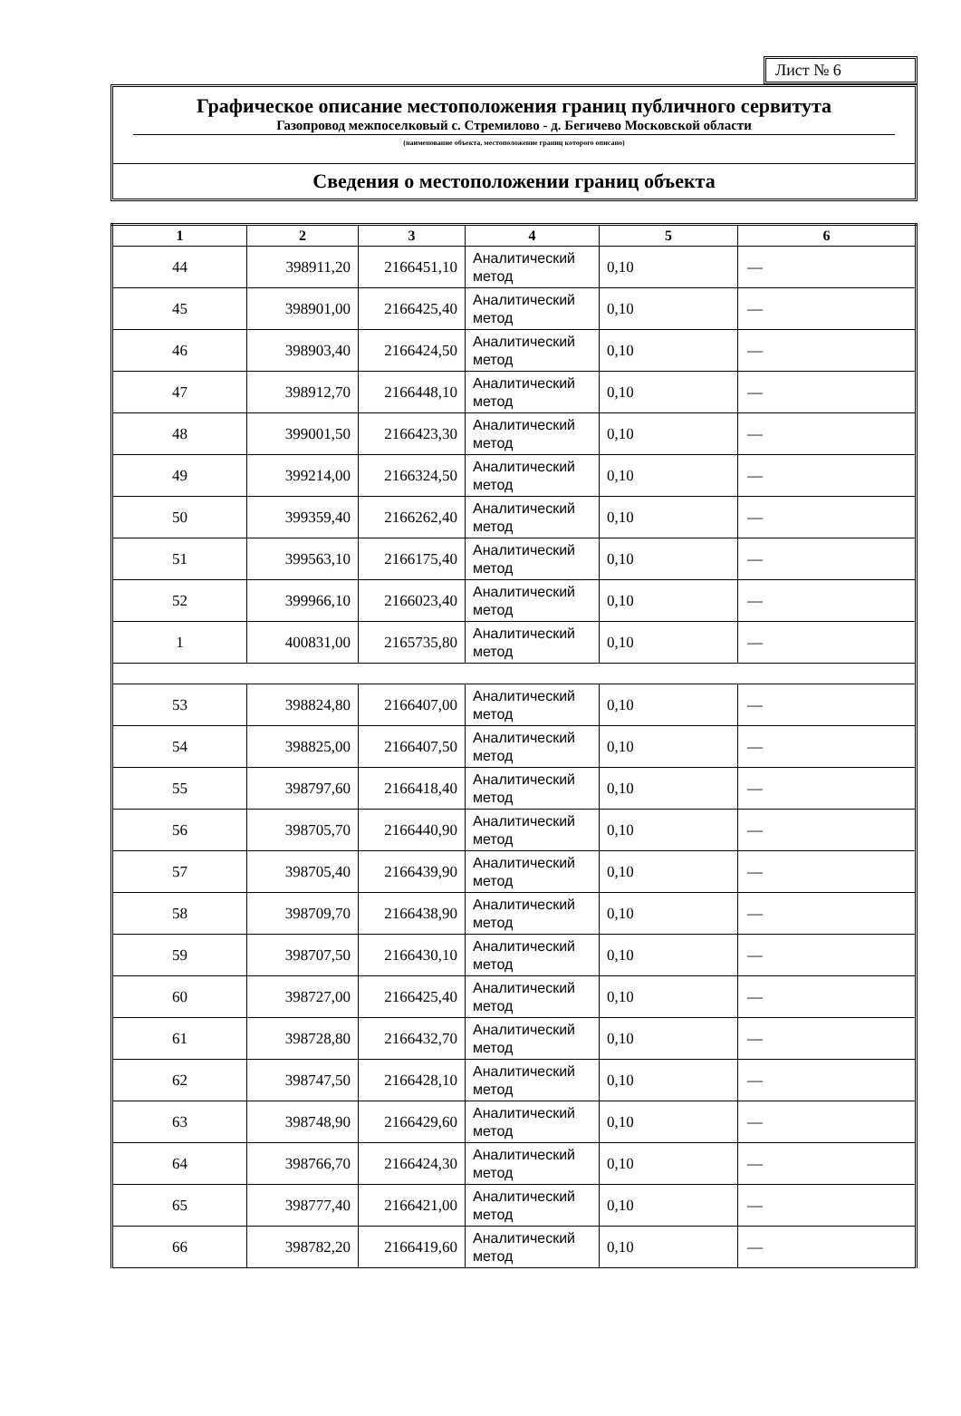Лист № 6
Графическое описание местоположения границ публичного сервитута
Газопровод межпоселковый с. Стремилово - д. Бегичево Московской области
(наименование объекта, местоположение границ которого описано)
Сведения о местоположении границ объекта
| 1 | 2 | 3 | 4 | 5 | 6 |
| --- | --- | --- | --- | --- | --- |
| 44 | 398911,20 | 2166451,10 | Аналитический метод | 0,10 | — |
| 45 | 398901,00 | 2166425,40 | Аналитический метод | 0,10 | — |
| 46 | 398903,40 | 2166424,50 | Аналитический метод | 0,10 | — |
| 47 | 398912,70 | 2166448,10 | Аналитический метод | 0,10 | — |
| 48 | 399001,50 | 2166423,30 | Аналитический метод | 0,10 | — |
| 49 | 399214,00 | 2166324,50 | Аналитический метод | 0,10 | — |
| 50 | 399359,40 | 2166262,40 | Аналитический метод | 0,10 | — |
| 51 | 399563,10 | 2166175,40 | Аналитический метод | 0,10 | — |
| 52 | 399966,10 | 2166023,40 | Аналитический метод | 0,10 | — |
| 1 | 400831,00 | 2165735,80 | Аналитический метод | 0,10 | — |
| 53 | 398824,80 | 2166407,00 | Аналитический метод | 0,10 | — |
| 54 | 398825,00 | 2166407,50 | Аналитический метод | 0,10 | — |
| 55 | 398797,60 | 2166418,40 | Аналитический метод | 0,10 | — |
| 56 | 398705,70 | 2166440,90 | Аналитический метод | 0,10 | — |
| 57 | 398705,40 | 2166439,90 | Аналитический метод | 0,10 | — |
| 58 | 398709,70 | 2166438,90 | Аналитический метод | 0,10 | — |
| 59 | 398707,50 | 2166430,10 | Аналитический метод | 0,10 | — |
| 60 | 398727,00 | 2166425,40 | Аналитический метод | 0,10 | — |
| 61 | 398728,80 | 2166432,70 | Аналитический метод | 0,10 | — |
| 62 | 398747,50 | 2166428,10 | Аналитический метод | 0,10 | — |
| 63 | 398748,90 | 2166429,60 | Аналитический метод | 0,10 | — |
| 64 | 398766,70 | 2166424,30 | Аналитический метод | 0,10 | — |
| 65 | 398777,40 | 2166421,00 | Аналитический метод | 0,10 | — |
| 66 | 398782,20 | 2166419,60 | Аналитический метод | 0,10 | — |